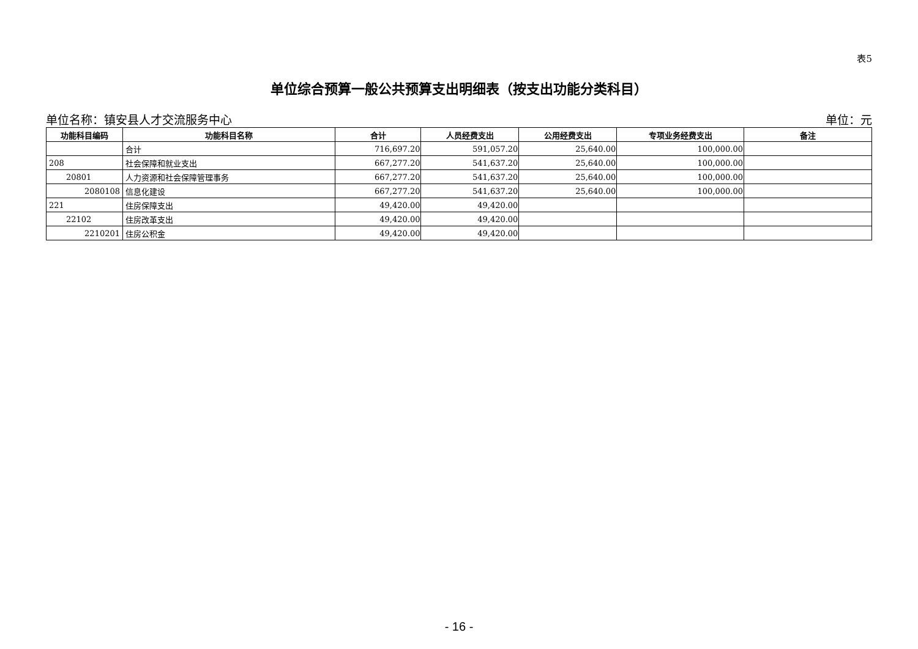表5
单位综合预算一般公共预算支出明细表（按支出功能分类科目）
单位名称：镇安县人才交流服务中心 单位：元
| 功能科目编码 | 功能科目名称 | 合计 | 人员经费支出 | 公用经费支出 | 专项业务经费支出 | 备注 |
| --- | --- | --- | --- | --- | --- | --- |
| | 合计 | 716,697.20 | 591,057.20 | 25,640.00 | 100,000.00 | |
| 208 | 社会保障和就业支出 | 667,277.20 | 541,637.20 | 25,640.00 | 100,000.00 | |
| 20801 | 人力资源和社会保障管理事务 | 667,277.20 | 541,637.20 | 25,640.00 | 100,000.00 | |
| 2080108 | 信息化建设 | 667,277.20 | 541,637.20 | 25,640.00 | 100,000.00 | |
| 221 | 住房保障支出 | 49,420.00 | 49,420.00 | | | |
| 22102 | 住房改革支出 | 49,420.00 | 49,420.00 | | | |
| 2210201 | 住房公积金 | 49,420.00 | 49,420.00 | | | |
- 16 -